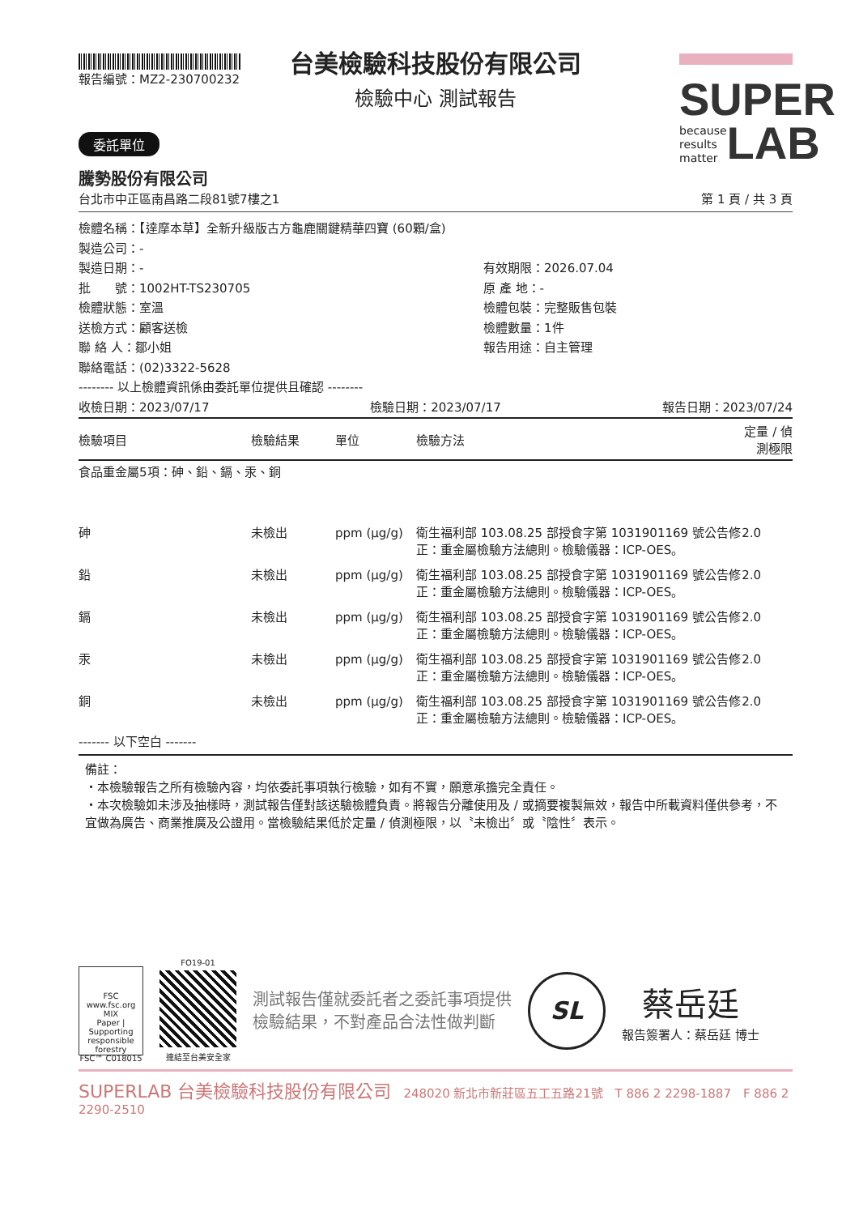報告編號：MZ2-230700232
SUPER
because
results
matter LAB
台美檢驗科技股份有限公司
檢驗中心 測試報告
委託單位
騰勢股份有限公司
台北市中正區南昌路二段81號7樓之1 第 1 頁 / 共 3 頁
檢體名稱：【達摩本草】全新升級版古方龜鹿關鍵精華四寶 (60顆/盒)
製造公司：-
製造日期：-
有效期限：2026.07.04
批　　號：1002HT-TS230705
原 產 地：-
檢體狀態：室溫
檢體包裝：完整販售包裝
送檢方式：顧客送檢
檢體數量：1件
聯 絡 人：鄒小姐
報告用途：自主管理
聯絡電話：(02)3322-5628
-------- 以上檢體資訊係由委託單位提供且確認 --------
收檢日期：2023/07/17 檢驗日期：2023/07/17 報告日期：2023/07/24
| 檢驗項目 | 檢驗結果 | 單位 | 檢驗方法 | 定量 / 偵測極限 |
| --- | --- | --- | --- | --- |
| 食品重金屬5項：砷、鉛、鎘、汞、銅 | | | | |
| 砷 | 未檢出 | ppm (μg/g) | 衛生福利部 103.08.25 部授食字第 1031901169 號公告修正：重金屬檢驗方法總則。檢驗儀器：ICP-OES。 | 2.0 |
| 鉛 | 未檢出 | ppm (μg/g) | 衛生福利部 103.08.25 部授食字第 1031901169 號公告修正：重金屬檢驗方法總則。檢驗儀器：ICP-OES。 | 2.0 |
| 鎘 | 未檢出 | ppm (μg/g) | 衛生福利部 103.08.25 部授食字第 1031901169 號公告修正：重金屬檢驗方法總則。檢驗儀器：ICP-OES。 | 2.0 |
| 汞 | 未檢出 | ppm (μg/g) | 衛生福利部 103.08.25 部授食字第 1031901169 號公告修正：重金屬檢驗方法總則。檢驗儀器：ICP-OES。 | 2.0 |
| 銅 | 未檢出 | ppm (μg/g) | 衛生福利部 103.08.25 部授食字第 1031901169 號公告修正：重金屬檢驗方法總則。檢驗儀器：ICP-OES。 | 2.0 |
------- 以下空白 -------
備註：
・本檢驗報告之所有檢驗內容，均依委託事項執行檢驗，如有不實，願意承擔完全責任。
・本次檢驗如未涉及抽樣時，測試報告僅對該送驗檢體負責。將報告分離使用及 / 或摘要複製無效，報告中所載資料僅供參考，不宜做為廣告、商業推廣及公證用。當檢驗結果低於定量 / 偵測極限，以〝未檢出〞或〝陰性〞表示。
FSC
www.fsc.org
MIX
Paper | Supporting responsible forestry
FSC™ C018015
FO19-01
連結至台美安全家
測試報告僅就委託者之委託事項提供
檢驗結果，不對產品合法性做判斷
SL
蔡岳廷
報告簽署人：蔡岳廷 博士
SUPERLAB 台美檢驗科技股份有限公司　248020 新北市新莊區五工五路21號　T 886 2 2298-1887　F 886 2 2290-2510